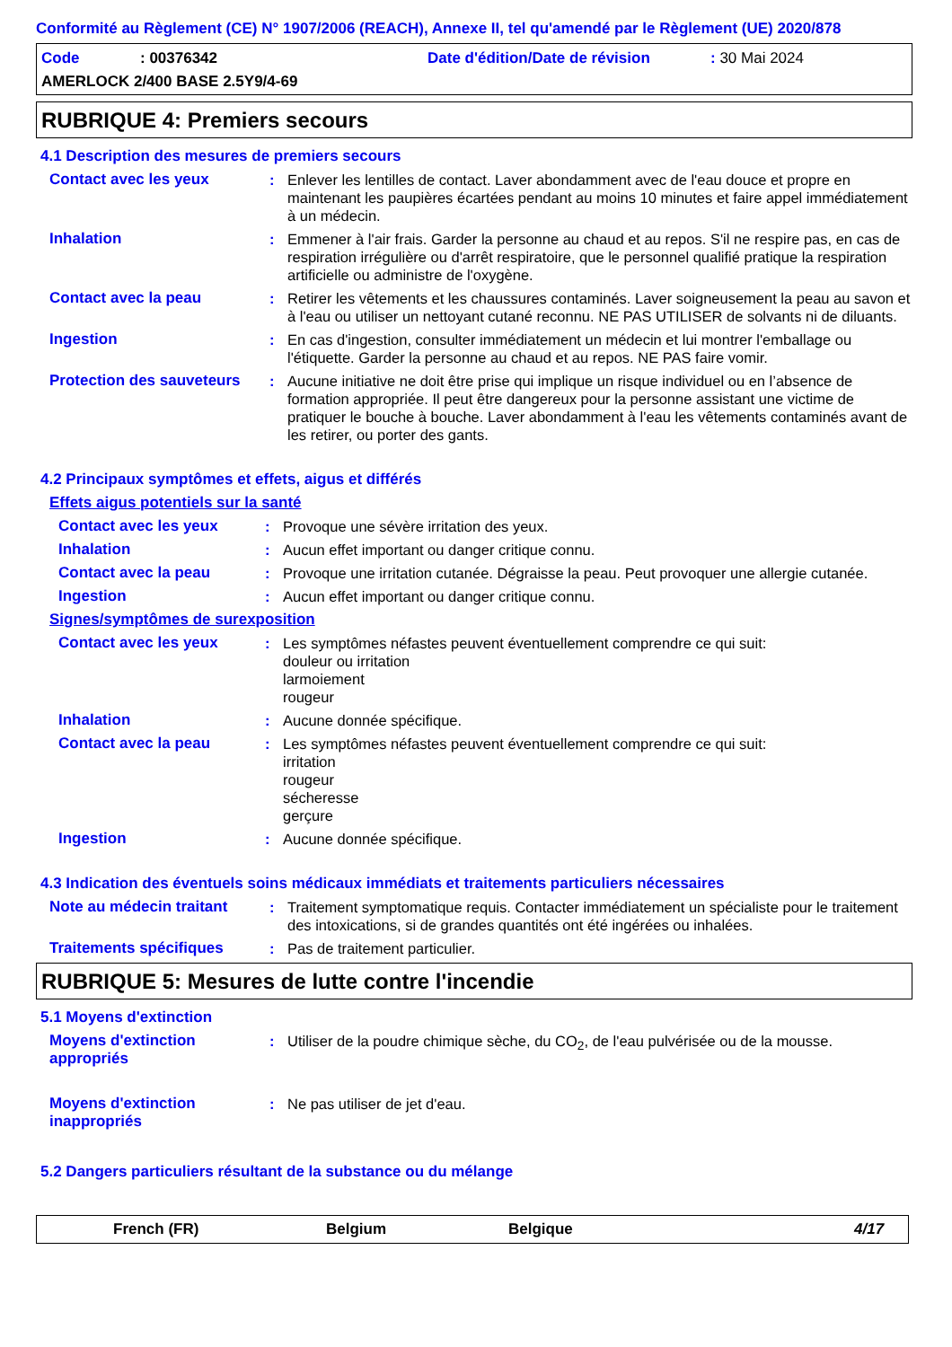Conformité au Règlement (CE) N° 1907/2006 (REACH), Annexe II, tel qu'amendé par le Règlement (UE) 2020/878
Code: 00376342 Date d'édition/Date de révision: 30 Mai 2024
AMERLOCK 2/400 BASE 2.5Y9/4-69
RUBRIQUE 4: Premiers secours
4.1 Description des mesures de premiers secours
Contact avec les yeux: Enlever les lentilles de contact. Laver abondamment avec de l'eau douce et propre en maintenant les paupières écartées pendant au moins 10 minutes et faire appel immédiatement à un médecin.
Inhalation: Emmener à l'air frais. Garder la personne au chaud et au repos. S'il ne respire pas, en cas de respiration irrégulière ou d'arrêt respiratoire, que le personnel qualifié pratique la respiration artificielle ou administre de l'oxygène.
Contact avec la peau: Retirer les vêtements et les chaussures contaminés. Laver soigneusement la peau au savon et à l'eau ou utiliser un nettoyant cutané reconnu. NE PAS UTILISER de solvants ni de diluants.
Ingestion: En cas d'ingestion, consulter immédiatement un médecin et lui montrer l'emballage ou l'étiquette. Garder la personne au chaud et au repos. NE PAS faire vomir.
Protection des sauveteurs: Aucune initiative ne doit être prise qui implique un risque individuel ou en l’absence de formation appropriée. Il peut être dangereux pour la personne assistant une victime de pratiquer le bouche à bouche. Laver abondamment à l'eau les vêtements contaminés avant de les retirer, ou porter des gants.
4.2 Principaux symptômes et effets, aigus et différés
Effets aigus potentiels sur la santé
Contact avec les yeux: Provoque une sévère irritation des yeux.
Inhalation: Aucun effet important ou danger critique connu.
Contact avec la peau: Provoque une irritation cutanée. Dégraisse la peau. Peut provoquer une allergie cutanée.
Ingestion: Aucun effet important ou danger critique connu.
Signes/symptômes de surexposition
Contact avec les yeux: Les symptômes néfastes peuvent éventuellement comprendre ce qui suit:
douleur ou irritation
larmoiement
rougeur
Inhalation: Aucune donnée spécifique.
Contact avec la peau: Les symptômes néfastes peuvent éventuellement comprendre ce qui suit:
irritation
rougeur
sécheresse
gerçure
Ingestion: Aucune donnée spécifique.
4.3 Indication des éventuels soins médicaux immédiats et traitements particuliers nécessaires
Note au médecin traitant: Traitement symptomatique requis. Contacter immédiatement un spécialiste pour le traitement des intoxications, si de grandes quantités ont été ingérées ou inhalées.
Traitements spécifiques: Pas de traitement particulier.
RUBRIQUE 5: Mesures de lutte contre l'incendie
5.1 Moyens d'extinction
Moyens d'extinction appropriés: Utiliser de la poudre chimique sèche, du CO<sub>2</sub>, de l'eau pulvérisée ou de la mousse.
Moyens d'extinction inappropriés: Ne pas utiliser de jet d'eau.
5.2 Dangers particuliers résultant de la substance ou du mélange
French (FR) Belgium Belgique 4/17